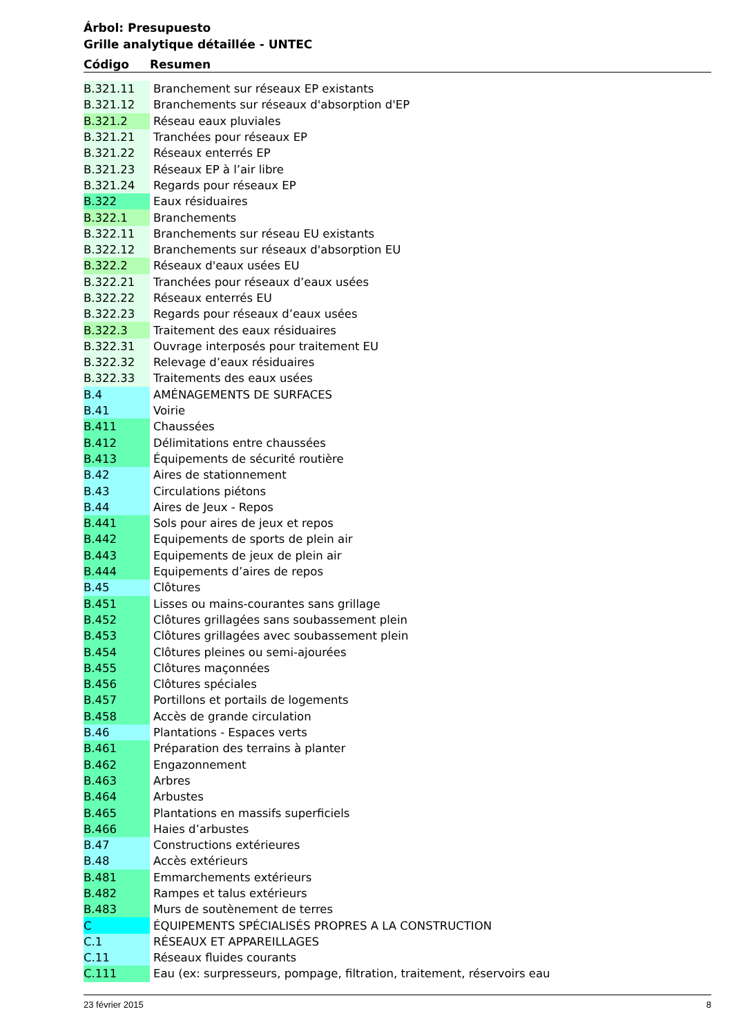Árbol: Presupuesto
Grille analytique détaillée - UNTEC
| Código | Resumen |
| --- | --- |
| B.321.11 | Branchement sur réseaux EP existants |
| B.321.12 | Branchements sur réseaux d'absorption d'EP |
| B.321.2 | Réseau eaux pluviales |
| B.321.21 | Tranchées pour réseaux EP |
| B.321.22 | Réseaux enterrés EP |
| B.321.23 | Réseaux EP à l’air libre |
| B.321.24 | Regards pour réseaux EP |
| B.322 | Eaux résiduaires |
| B.322.1 | Branchements |
| B.322.11 | Branchements sur réseau EU existants |
| B.322.12 | Branchements sur réseaux d'absorption EU |
| B.322.2 | Réseaux d'eaux usées EU |
| B.322.21 | Tranchées pour réseaux d’eaux usées |
| B.322.22 | Réseaux enterrés EU |
| B.322.23 | Regards pour réseaux d’eaux usées |
| B.322.3 | Traitement des eaux résiduaires |
| B.322.31 | Ouvrage interposés pour traitement EU |
| B.322.32 | Relevage d’eaux résiduaires |
| B.322.33 | Traitements des eaux usées |
| B.4 | AMÉNAGEMENTS DE SURFACES |
| B.41 | Voirie |
| B.411 | Chaussées |
| B.412 | Délimitations entre chaussées |
| B.413 | Équipements de sécurité routière |
| B.42 | Aires de stationnement |
| B.43 | Circulations piétons |
| B.44 | Aires de Jeux - Repos |
| B.441 | Sols pour aires de jeux et repos |
| B.442 | Equipements de sports de plein air |
| B.443 | Equipements de jeux de plein air |
| B.444 | Equipements d’aires de repos |
| B.45 | Clôtures |
| B.451 | Lisses ou mains-courantes sans grillage |
| B.452 | Clôtures grillagées sans soubassement plein |
| B.453 | Clôtures grillagées avec soubassement plein |
| B.454 | Clôtures pleines ou semi-ajourées |
| B.455 | Clôtures maçonnées |
| B.456 | Clôtures spéciales |
| B.457 | Portillons et portails de logements |
| B.458 | Accès de grande circulation |
| B.46 | Plantations - Espaces verts |
| B.461 | Préparation des terrains à planter |
| B.462 | Engazonnement |
| B.463 | Arbres |
| B.464 | Arbustes |
| B.465 | Plantations en massifs superficiels |
| B.466 | Haies d’arbustes |
| B.47 | Constructions extérieures |
| B.48 | Accès extérieurs |
| B.481 | Emmarchements extérieurs |
| B.482 | Rampes et talus extérieurs |
| B.483 | Murs de soutènement de terres |
| C | ÉQUIPEMENTS SPÉCIALISÉS PROPRES A LA CONSTRUCTION |
| C.1 | RÉSEAUX ET APPAREILLAGES |
| C.11 | Réseaux fluides courants |
| C.111 | Eau (ex: surpresseurs, pompage, filtration, traitement, réservoirs eau |
23 février 2015 8